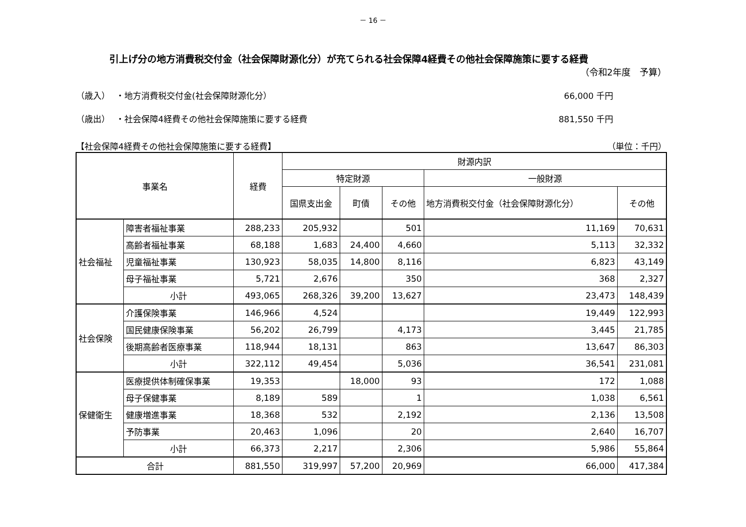－ 16 －
引上げ分の地方消費税交付金（社会保障財源化分）が充てられる社会保障4経費その他社会保障施策に要する経費
（令和2年度　予算）
（歳入） ・地方消費税交付金(社会保障財源化分） 66,000 千円
（歳出） ・社会保障4経費その他社会保障施策に要する経費 881,550 千円
【社会保障4経費その他社会保障施策に要する経費】 （単位：千円）
| 事業名 | | 経費 | 財源内訳 | | | | |
| --- | --- | --- | --- | --- | --- | --- | --- |
| | | | 特定財源 | | | 一般財源 | |
| | | | 国県支出金 | 町債 | その他 | 地方消費税交付金（社会保障財源化分） | その他 |
| 社会福祉 | 障害者福祉事業 | 288,233 | 205,932 | | 501 | 11,169 | 70,631 |
| | 高齢者福祉事業 | 68,188 | 1,683 | 24,400 | 4,660 | 5,113 | 32,332 |
| | 児童福祉事業 | 130,923 | 58,035 | 14,800 | 8,116 | 6,823 | 43,149 |
| | 母子福祉事業 | 5,721 | 2,676 | | 350 | 368 | 2,327 |
| | 小計 | 493,065 | 268,326 | 39,200 | 13,627 | 23,473 | 148,439 |
| 社会保険 | 介護保険事業 | 146,966 | 4,524 | | | 19,449 | 122,993 |
| | 国民健康保険事業 | 56,202 | 26,799 | | 4,173 | 3,445 | 21,785 |
| | 後期高齢者医療事業 | 118,944 | 18,131 | | 863 | 13,647 | 86,303 |
| | 小計 | 322,112 | 49,454 | | 5,036 | 36,541 | 231,081 |
| 保健衛生 | 医療提供体制確保事業 | 19,353 | | 18,000 | 93 | 172 | 1,088 |
| | 母子保健事業 | 8,189 | 589 | | 1 | 1,038 | 6,561 |
| | 健康増進事業 | 18,368 | 532 | | 2,192 | 2,136 | 13,508 |
| | 予防事業 | 20,463 | 1,096 | | 20 | 2,640 | 16,707 |
| | 小計 | 66,373 | 2,217 | | 2,306 | 5,986 | 55,864 |
| 合計 | | 881,550 | 319,997 | 57,200 | 20,969 | 66,000 | 417,384 |